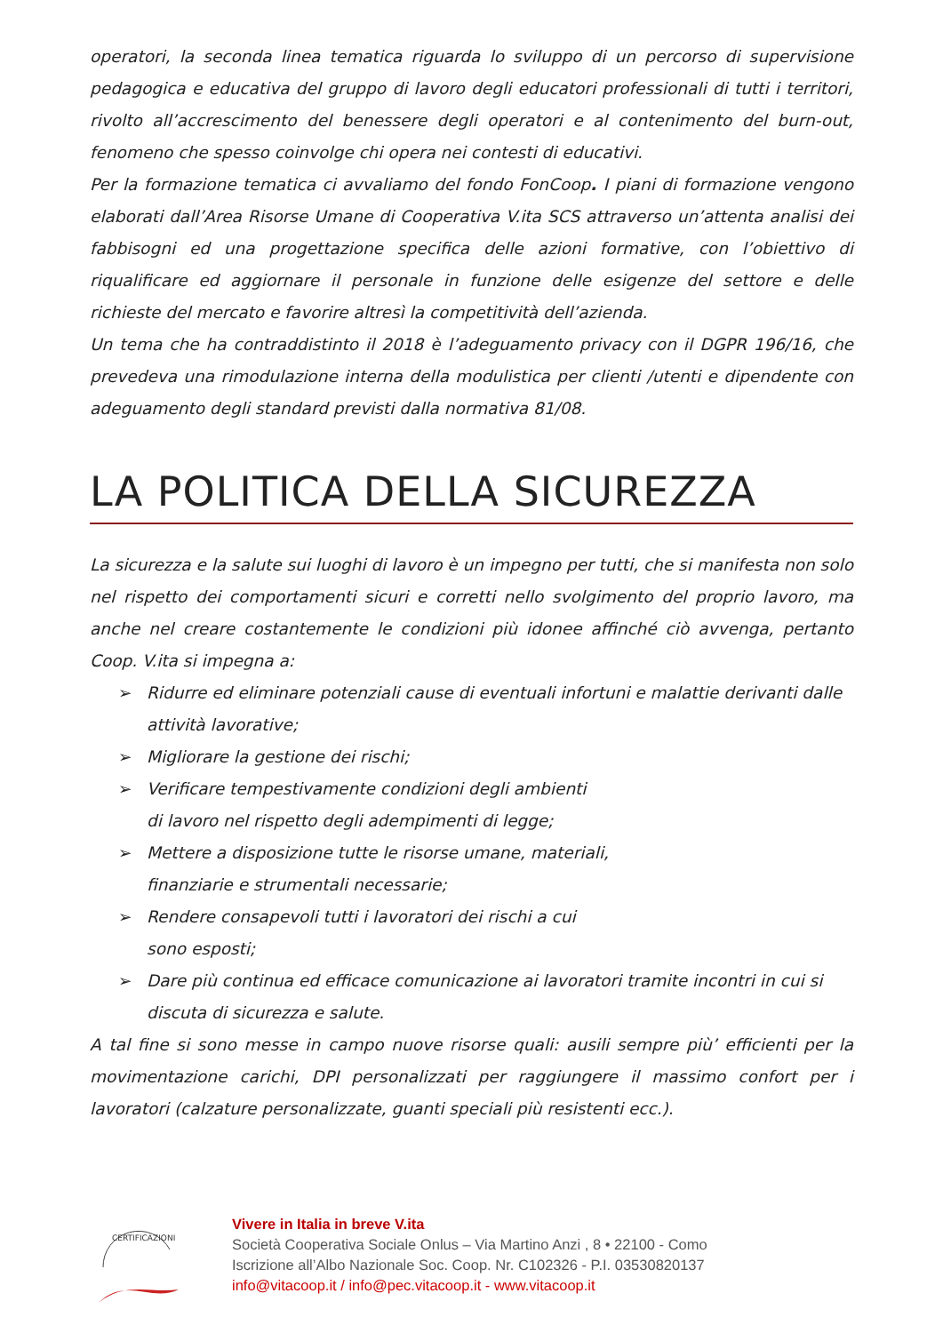operatori, la seconda linea tematica riguarda lo sviluppo di un percorso di supervisione pedagogica e educativa del gruppo di lavoro degli educatori professionali di tutti i territori, rivolto all’accrescimento del benessere degli operatori e al contenimento del burn-out, fenomeno che spesso coinvolge chi opera nei contesti di educativi.
Per la formazione tematica ci avvaliamo del fondo FonCoop. I piani di formazione vengono elaborati dall’Area Risorse Umane di Cooperativa V.ita SCS attraverso un’attenta analisi dei fabbisogni ed una progettazione specifica delle azioni formative, con l’obiettivo di riqualificare ed aggiornare il personale in funzione delle esigenze del settore e delle richieste del mercato e favorire altresì la competitività dell’azienda.
Un tema che ha contraddistinto il 2018 è l’adeguamento privacy con il DGPR 196/16, che prevedeva una rimodulazione interna della modulistica per clienti /utenti e dipendente con adeguamento degli standard previsti dalla normativa 81/08.
LA POLITICA DELLA SICUREZZA
La sicurezza e la salute sui luoghi di lavoro è un impegno per tutti, che si manifesta non solo nel rispetto dei comportamenti sicuri e corretti nello svolgimento del proprio lavoro, ma anche nel creare costantemente le condizioni più idonee affinché ciò avvenga, pertanto Coop. V.ita si impegna a:
➢ Ridurre ed eliminare potenziali cause di eventuali infortuni e malattie derivanti dalle attività lavorative;
➢ Migliorare la gestione dei rischi;
➢ Verificare tempestivamente condizioni degli ambienti
di lavoro nel rispetto degli adempimenti di legge;
➢ Mettere a disposizione tutte le risorse umane, materiali,
finanziarie e strumentali necessarie;
➢ Rendere consapevoli tutti i lavoratori dei rischi a cui
sono esposti;
➢ Dare più continua ed efficace comunicazione ai lavoratori tramite incontri in cui si discuta di sicurezza e salute.
A tal fine si sono messe in campo nuove risorse quali: ausili sempre più’ efficienti per la movimentazione carichi, DPI personalizzati per raggiungere il massimo confort per i lavoratori (calzature personalizzate, guanti speciali più resistenti ecc.).
CERTIFICAZIONI
Vivere in Italia in breve V.ita
Società Cooperativa Sociale Onlus – Via Martino Anzi , 8 • 22100 - Como
Iscrizione all’Albo Nazionale Soc. Coop. Nr. C102326 - P.I. 03530820137
info@vitacoop.it / info@pec.vitacoop.it - www.vitacoop.it